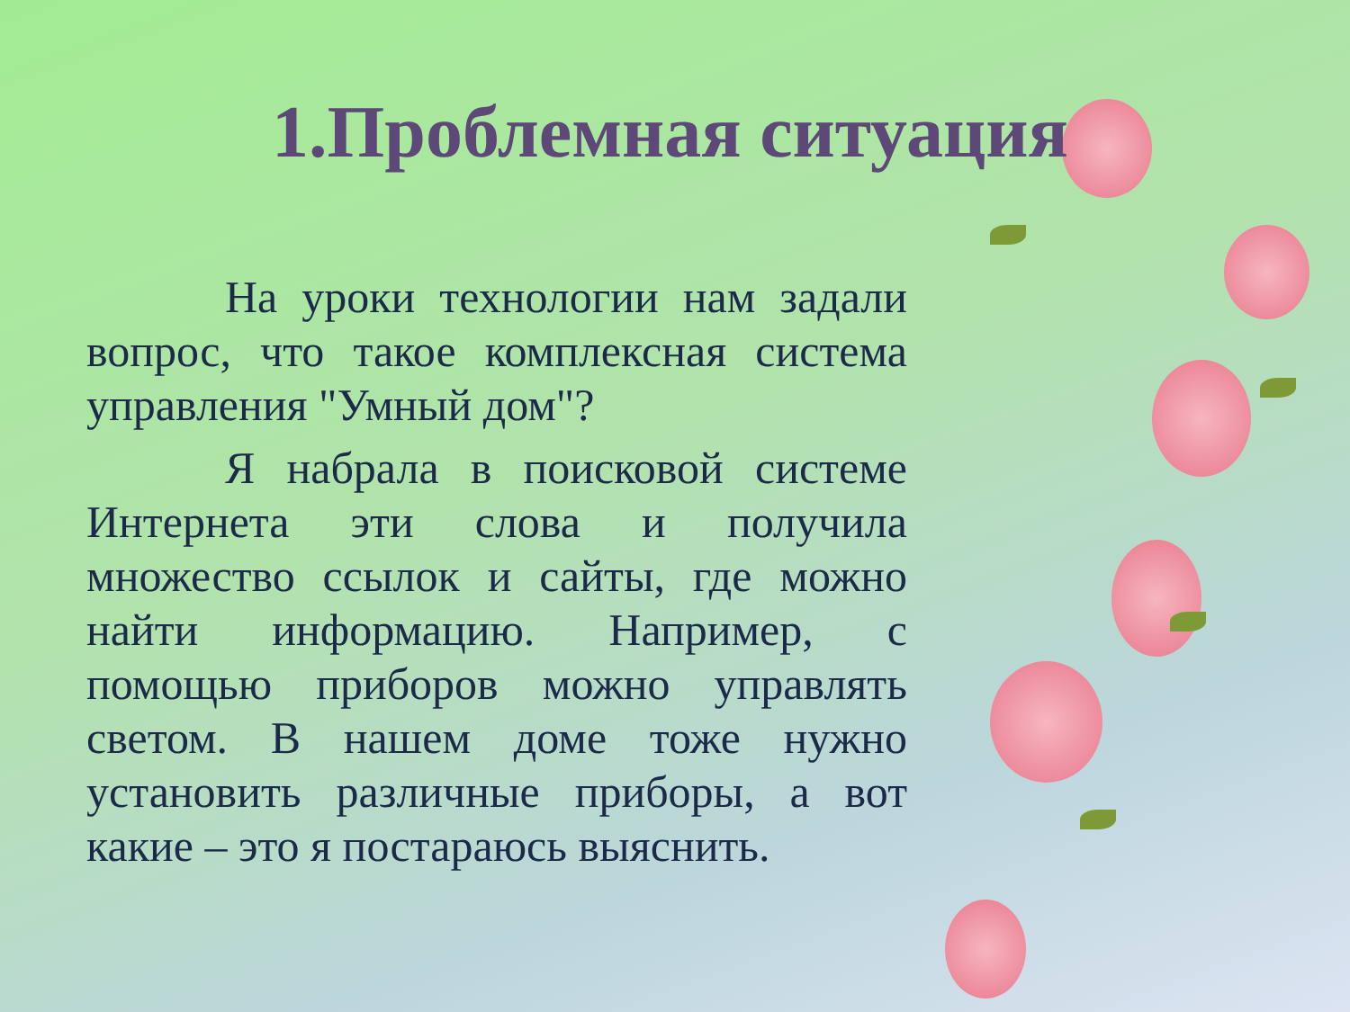1.Проблемная ситуация
На уроки технологии нам задали вопрос, что такое комплексная система управления "Умный дом"?
Я набрала в поисковой системе Интернета эти слова и получила множество ссылок и сайты, где можно найти информацию. Например, с помощью приборов можно управлять светом. В нашем доме тоже нужно установить различные приборы, а вот какие – это я постараюсь выяснить.